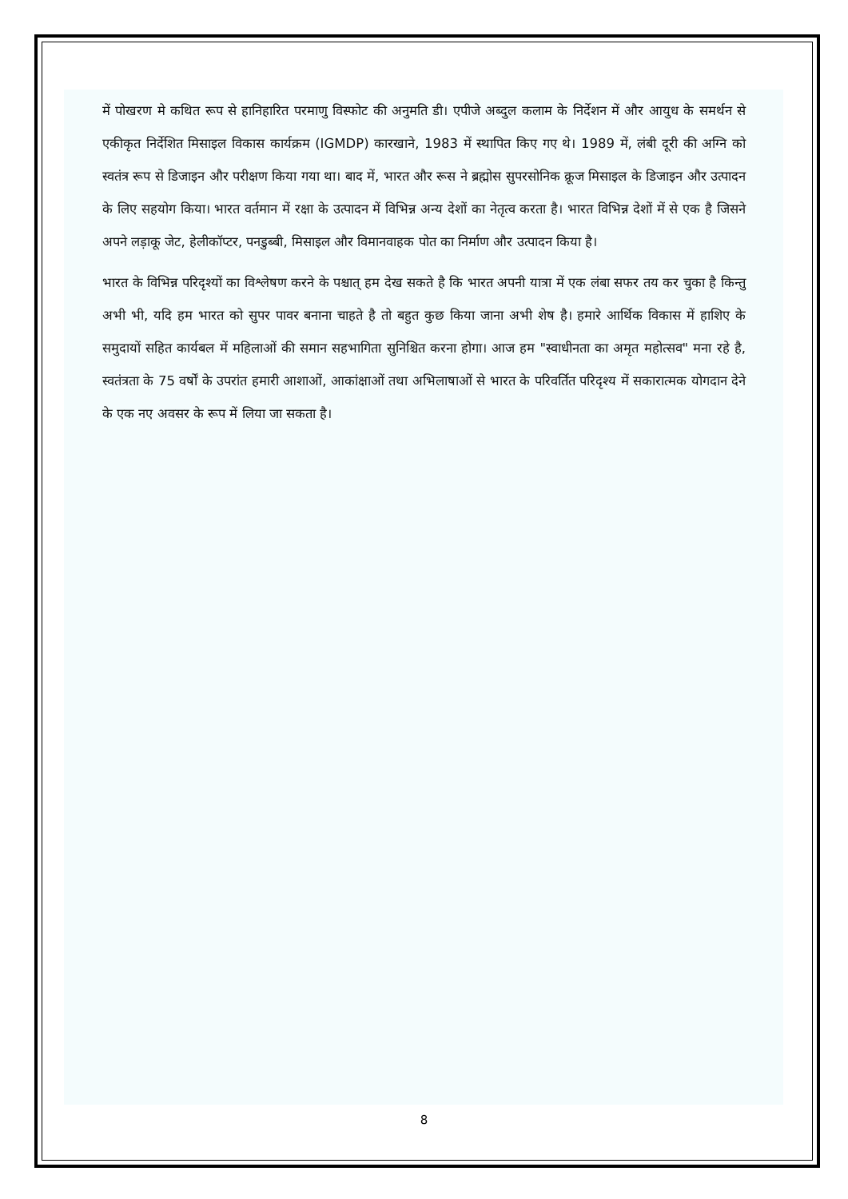में पोखरण मे कथित रूप से हानिहारित परमाणु विस्फोट की अनुमति डी। एपीजे अब्दुल कलाम के निर्देशन में और आयुध के समर्थन से एकीकृत निर्देशित मिसाइल विकास कार्यक्रम (IGMDP) कारखाने, 1983 में स्थापित किए गए थे। 1989 में, लंबी दूरी की अग्नि को स्वतंत्र रूप से डिजाइन और परीक्षण किया गया था। बाद में, भारत और रूस ने ब्रह्मोस सुपरसोनिक क्रूज मिसाइल के डिजाइन और उत्पादन के लिए सहयोग किया। भारत वर्तमान में रक्षा के उत्पादन में विभिन्न अन्य देशों का नेतृत्व करता है। भारत विभिन्न देशों में से एक है जिसने अपने लड़ाकू जेट, हेलीकॉप्टर, पनडुब्बी, मिसाइल और विमानवाहक पोत का निर्माण और उत्पादन किया है।
भारत के विभिन्न परिदृश्यों का विश्लेषण करने के पश्चात् हम देख सकते है कि भारत अपनी यात्रा में एक लंबा सफर तय कर चुका है किन्तु अभी भी, यदि हम भारत को सुपर पावर बनाना चाहते है तो बहुत कुछ किया जाना अभी शेष है। हमारे आर्थिक विकास में हाशिए के समुदायों सहित कार्यबल में महिलाओं की समान सहभागिता सुनिश्चित करना होगा। आज हम "स्वाधीनता का अमृत महोत्सव" मना रहे है, स्वतंत्रता के 75 वर्षों के उपरांत हमारी आशाओं, आकांक्षाओं तथा अभिलाषाओं से भारत के परिवर्तित परिदृश्य में सकारात्मक योगदान देने के एक नए अवसर के रूप में लिया जा सकता है।
8